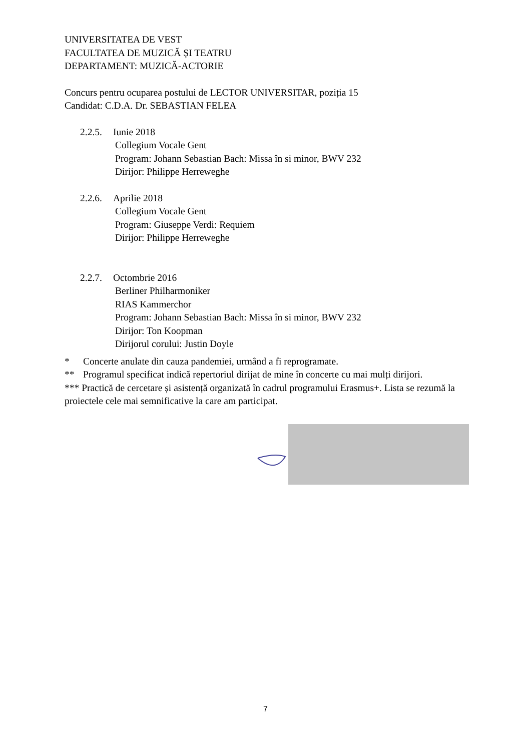UNIVERSITATEA DE VEST
FACULTATEA DE MUZICĂ ȘI TEATRU
DEPARTAMENT: MUZICĂ-ACTORIE
Concurs pentru ocuparea postului de LECTOR UNIVERSITAR, poziția 15
Candidat: C.D.A. Dr. SEBASTIAN FELEA
2.2.5. Iunie 2018
Collegium Vocale Gent
Program: Johann Sebastian Bach: Missa în si minor, BWV 232
Dirijor: Philippe Herreweghe
2.2.6. Aprilie 2018
Collegium Vocale Gent
Program: Giuseppe Verdi: Requiem
Dirijor: Philippe Herreweghe
2.2.7. Octombrie 2016
Berliner Philharmoniker
RIAS Kammerchor
Program: Johann Sebastian Bach: Missa în si minor, BWV 232
Dirijor: Ton Koopman
Dirijorul corului: Justin Doyle
* Concerte anulate din cauza pandemiei, urmând a fi reprogramate.
** Programul specificat indică repertoriul dirijat de mine în concerte cu mai mulți dirijori.
*** Practică de cercetare și asistență organizată în cadrul programului Erasmus+. Lista se rezumă la proiectele cele mai semnificative la care am participat.
7